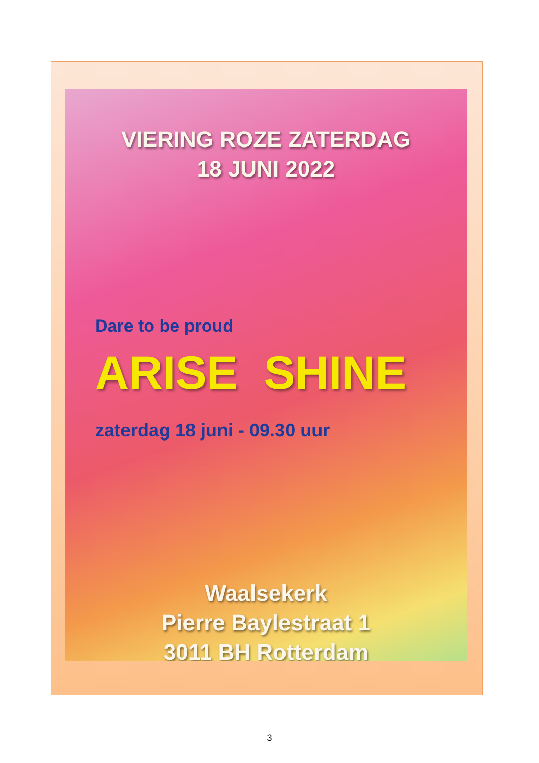VIERING ROZE ZATERDAG
18 JUNI 2022
Dare to be proud
ARISE SHINE
zaterdag 18 juni - 09.30 uur
Waalsekerk
Pierre Baylestraat 1
3011 BH Rotterdam
3